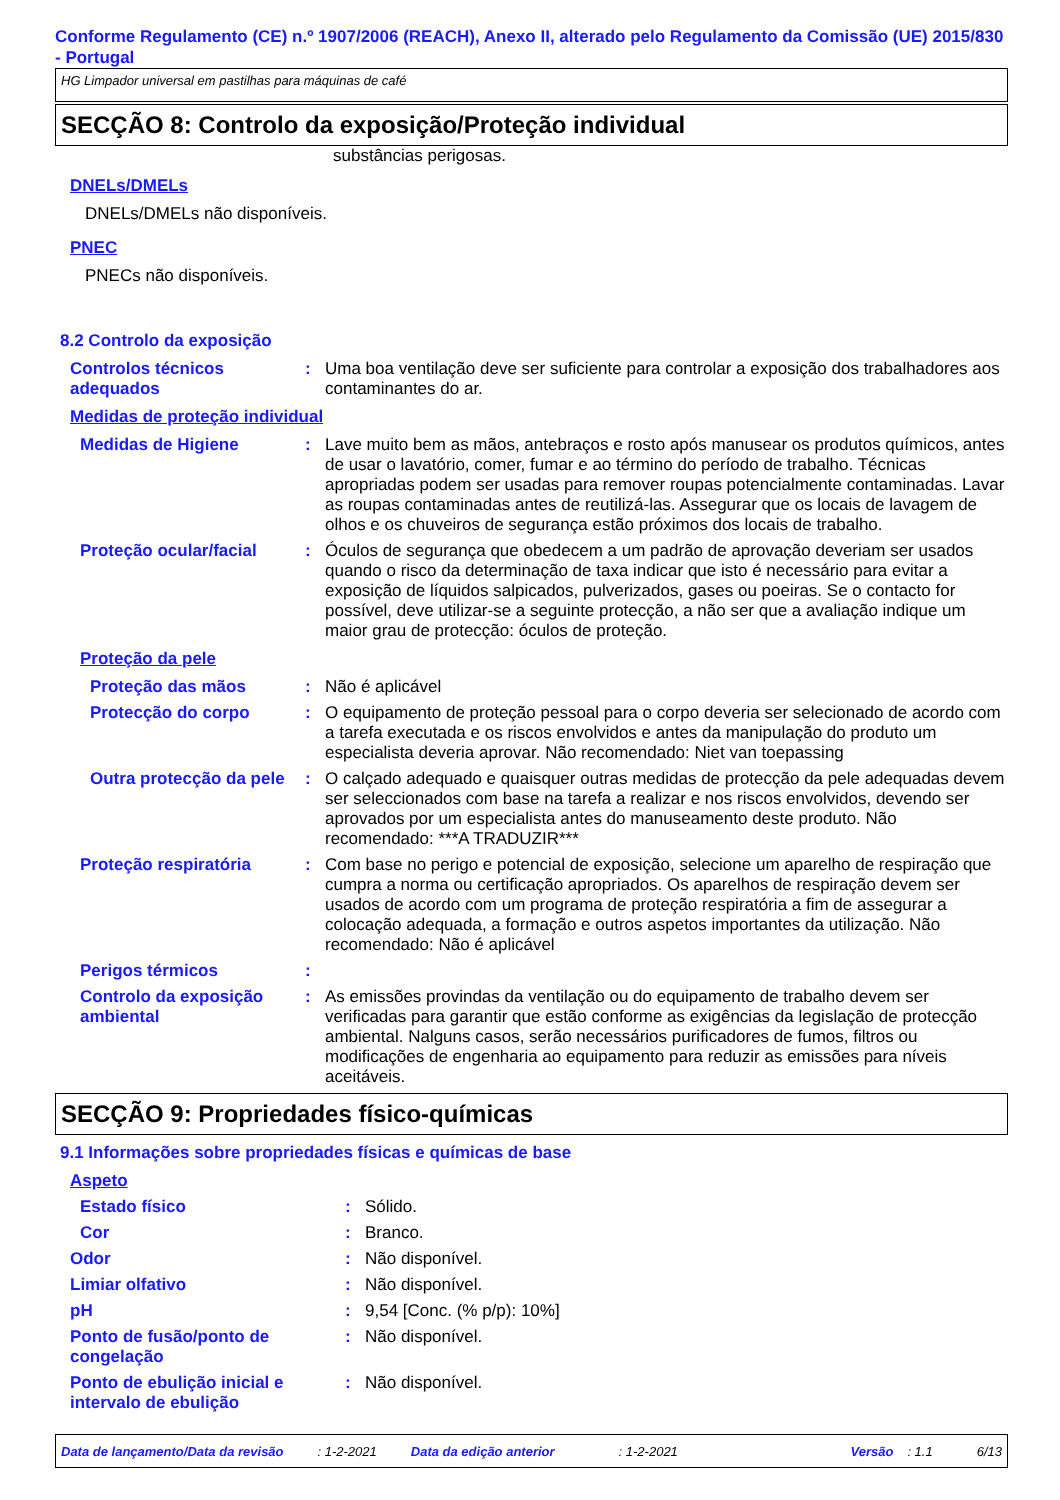Conforme Regulamento (CE) n.º 1907/2006 (REACH), Anexo II, alterado pelo Regulamento da Comissão (UE) 2015/830 - Portugal
HG Limpador universal em pastilhas para máquinas de café
SECÇÃO 8: Controlo da exposição/Proteção individual
substâncias perigosas.
DNELs/DMELs
DNELs/DMELs não disponíveis.
PNEC
PNECs não disponíveis.
8.2 Controlo da exposição
Controlos técnicos adequados
: Uma boa ventilação deve ser suficiente para controlar a exposição dos trabalhadores aos contaminantes do ar.
Medidas de proteção individual
Medidas de Higiene : Lave muito bem as mãos, antebraços e rosto após manusear os produtos químicos, antes de usar o lavatório, comer, fumar e ao término do período de trabalho. Técnicas apropriadas podem ser usadas para remover roupas potencialmente contaminadas. Lavar as roupas contaminadas antes de reutilizá-las. Assegurar que os locais de lavagem de olhos e os chuveiros de segurança estão próximos dos locais de trabalho.
Proteção ocular/facial : Óculos de segurança que obedecem a um padrão de aprovação deveriam ser usados quando o risco da determinação de taxa indicar que isto é necessário para evitar a exposição de líquidos salpicados, pulverizados, gases ou poeiras. Se o contacto for possível, deve utilizar-se a seguinte protecção, a não ser que a avaliação indique um maior grau de protecção: óculos de proteção.
Proteção da pele
Proteção das mãos : Não é aplicável
Protecção do corpo : O equipamento de proteção pessoal para o corpo deveria ser selecionado de acordo com a tarefa executada e os riscos envolvidos e antes da manipulação do produto um especialista deveria aprovar. Não recomendado: Niet van toepassing
Outra protecção da pele
: O calçado adequado e quaisquer outras medidas de protecção da pele adequadas devem ser seleccionados com base na tarefa a realizar e nos riscos envolvidos, devendo ser aprovados por um especialista antes do manuseamento deste produto. Não recomendado: ***A TRADUZIR***
Proteção respiratória : Com base no perigo e potencial de exposição, selecione um aparelho de respiração que cumpra a norma ou certificação apropriados. Os aparelhos de respiração devem ser usados de acordo com um programa de proteção respiratória a fim de assegurar a colocação adequada, a formação e outros aspetos importantes da utilização. Não recomendado: Não é aplicável
Perigos térmicos :
Controlo da exposição ambiental
: As emissões provindas da ventilação ou do equipamento de trabalho devem ser verificadas para garantir que estão conforme as exigências da legislação de protecção ambiental. Nalguns casos, serão necessários purificadores de fumos, filtros ou modificações de engenharia ao equipamento para reduzir as emissões para níveis aceitáveis.
SECÇÃO 9: Propriedades físico-químicas
9.1 Informações sobre propriedades físicas e químicas de base
Aspeto
Estado físico : Sólido.
Cor : Branco.
Odor : Não disponível.
Limiar olfativo : Não disponível.
pH : 9,54 [Conc. (% p/p): 10%]
Ponto de fusão/ponto de congelação
: Não disponível.
Ponto de ebulição inicial e intervalo de ebulição
: Não disponível.
Data de lançamento/Data da revisão: 1-2-2021 Data da edição anterior: 1-2-2021 Versão: 1.1 6/13